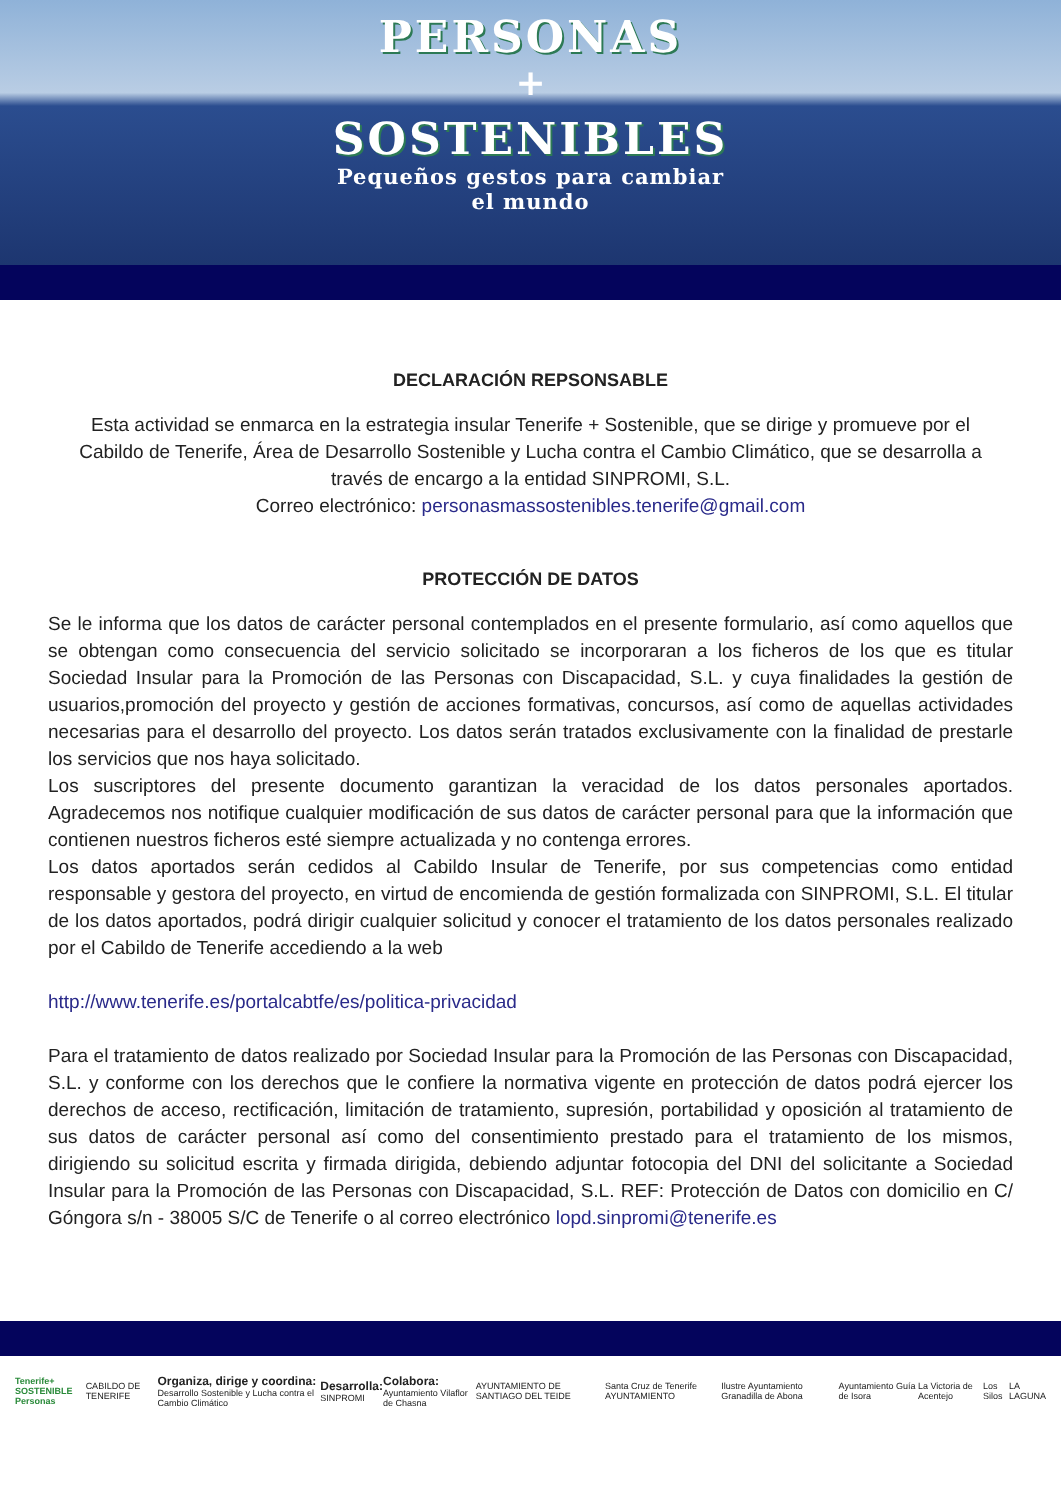PERSONAS
+
SOSTENIBLES
Pequeños gestos para cambiar
el mundo
DECLARACIÓN REPSONSABLE
Esta actividad se enmarca en la estrategia insular Tenerife + Sostenible, que se dirige y promueve por el Cabildo de Tenerife, Área de Desarrollo Sostenible y Lucha contra el Cambio Climático, que se desarrolla a través de encargo a la entidad SINPROMI, S.L.
Correo electrónico: personasmassostenibles.tenerife@gmail.com
PROTECCIÓN DE DATOS
Se le informa que los datos de carácter personal contemplados en el presente formulario, así como aquellos que se obtengan como consecuencia del servicio solicitado se incorporaran a los ficheros de los que es titular Sociedad Insular para la Promoción de las Personas con Discapacidad, S.L. y cuya finalidades la gestión de usuarios,promoción del proyecto y gestión de acciones formativas, concursos, así como de aquellas actividades necesarias para el desarrollo del proyecto. Los datos serán tratados exclusivamente con la finalidad de prestarle los servicios que nos haya solicitado.
Los suscriptores del presente documento garantizan la veracidad de los datos personales aportados. Agradecemos nos notifique cualquier modificación de sus datos de carácter personal para que la información que contienen nuestros ficheros esté siempre actualizada y no contenga errores.
Los datos aportados serán cedidos al Cabildo Insular de Tenerife, por sus competencias como entidad responsable y gestora del proyecto, en virtud de encomienda de gestión formalizada con SINPROMI, S.L. El titular de los datos aportados, podrá dirigir cualquier solicitud y conocer el tratamiento de los datos personales realizado por el Cabildo de Tenerife accediendo a la web
http://www.tenerife.es/portalcabtfe/es/politica-privacidad
Para el tratamiento de datos realizado por Sociedad Insular para la Promoción de las Personas con Discapacidad, S.L. y conforme con los derechos que le confiere la normativa vigente en protección de datos podrá ejercer los derechos de acceso, rectificación, limitación de tratamiento, supresión, portabilidad y oposición al tratamiento de sus datos de carácter personal así como del consentimiento prestado para el tratamiento de los mismos, dirigiendo su solicitud escrita y firmada dirigida, debiendo adjuntar fotocopia del DNI del solicitante a Sociedad Insular para la Promoción de las Personas con Discapacidad, S.L. REF: Protección de Datos con domicilio en C/ Góngora s/n - 38005 S/C de Tenerife o al correo electrónico lopd.sinpromi@tenerife.es
Tenerife+ SOSTENIBLE
Personas
CABILDO DE TENERIFE
Organiza, dirige y coordina:
Desarrollo Sostenible y Lucha contra el Cambio Climático
Desarrolla:
SINPROMI
Colabora:
Ayuntamiento Vilaflor de Chasna
AYUNTAMIENTO DE SANTIAGO DEL TEIDE
Santa Cruz de Tenerife AYUNTAMIENTO
Ilustre Ayuntamiento Granadilla de Abona
Ayuntamiento Guía de Isora La Victoria de Acentejo Los Silos LA LAGUNA